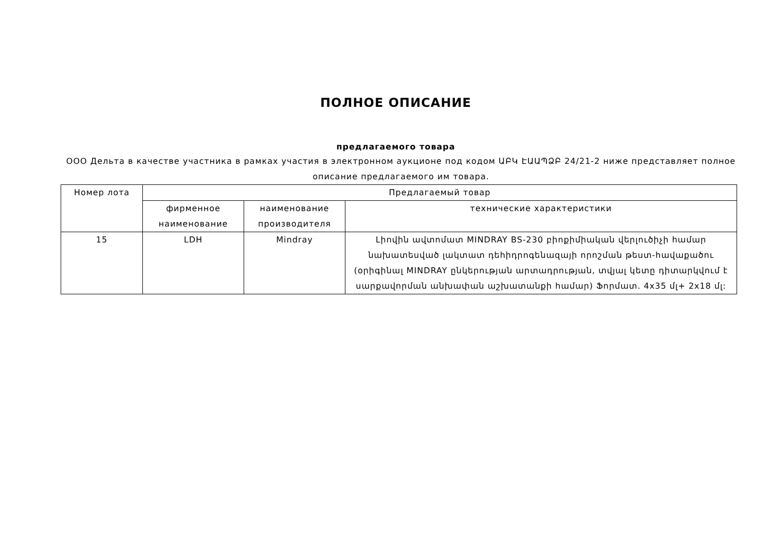ПОЛНОЕ ОПИСАНИЕ
предлагаемого товара
ООО Дельта в качестве участника в рамках участия в электронном аукционе под кодом ԱԲԿ ԷԱԱՊՁԲ 24/21-2 ниже представляет полное описание предлагаемого им товара.
| Номер лота | Предлагаемый товар | | |
| --- | --- | --- | --- |
| | фирменное наименование | наименование производителя | технические характеристики |
| 15 | LDH | Mindray | Լիովին ավտոմատ MINDRAY BS-230 բիոքիմիական վերլուծիչի համար նախատեսված լակտատ դեհիդրոգենազայի որոշման թեստ-հավաքածու (օրիգինալ MINDRAY ընկերության արտադրության, տվյալ կետը դիտարկվում է սարքավորման անխափան աշխատանքի համար) Ֆորմատ. 4x35 մլ+ 2x18 մլ: |